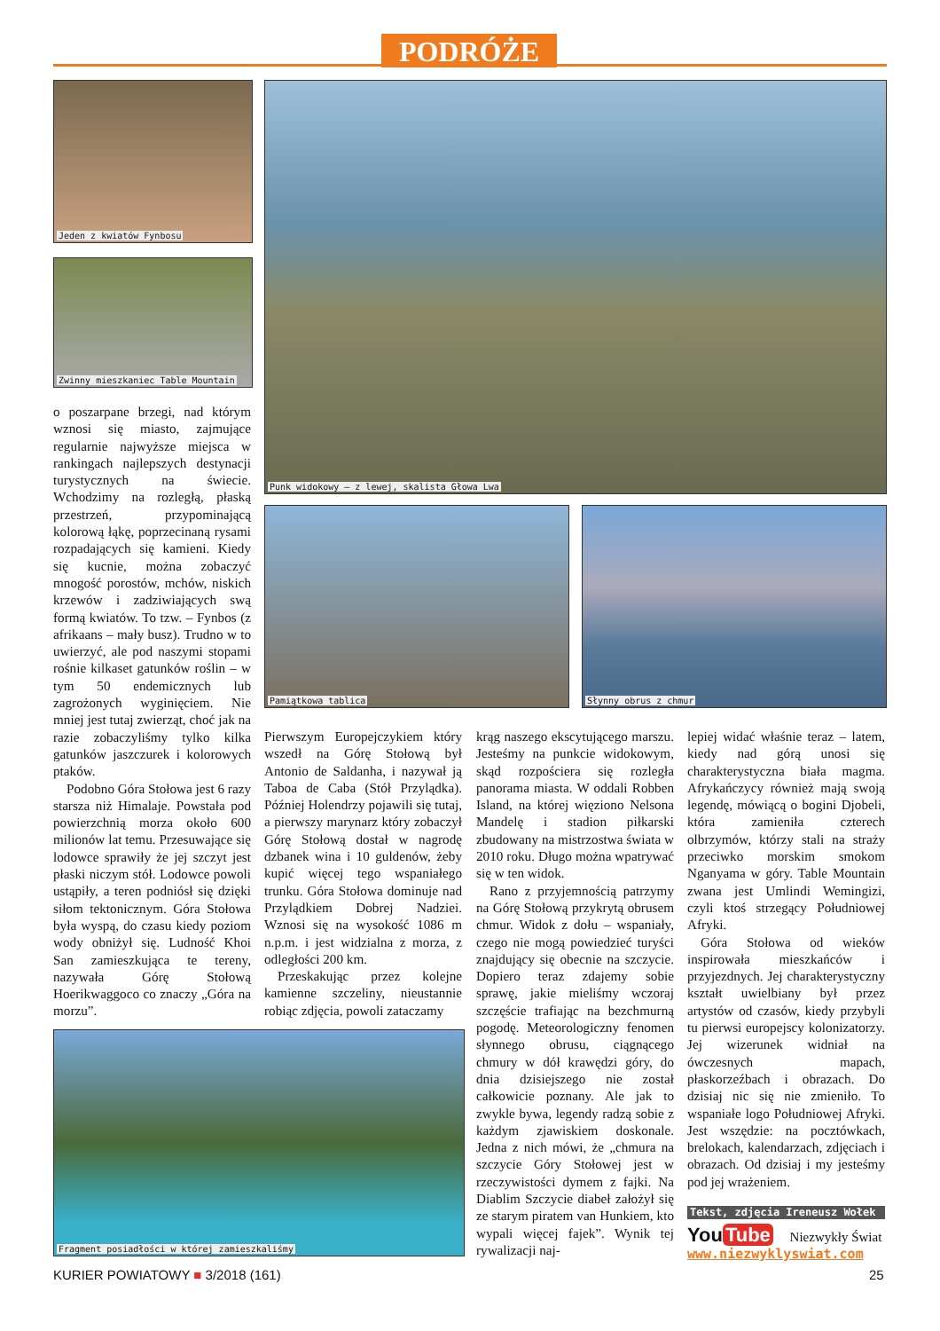PODRÓŻE
Jeden z kwiatów Fynbosu
Zwinny mieszkaniec Table Mountain
Punk widokowy – z lewej, skalista Głowa Lwa
Pamiątkowa tablica Słynny obrus z chmur
Fragment posiadłości w której zamieszkaliśmy
o poszarpane brzegi, nad którym wznosi się miasto, zajmujące regularnie najwyższe miejsca w rankingach najlepszych destynacji turystycznych na świecie. Wchodzimy na rozległą, płaską przestrzeń, przypominającą kolorową łąkę, poprzecinaną rysami rozpadających się kamieni. Kiedy się kucnie, można zobaczyć mnogość porostów, mchów, niskich krzewów i zadziwiających swą formą kwiatów. To tzw. – Fynbos (z afrikaans – mały busz). Trudno w to uwierzyć, ale pod naszymi stopami rośnie kilkaset gatunków roślin – w tym 50 endemicznych lub zagrożonych wyginięciem. Nie mniej jest tutaj zwierząt, choć jak na razie zobaczyliśmy tylko kilka gatunków jaszczurek i kolorowych ptaków.
Podobno Góra Stołowa jest 6 razy starsza niż Himalaje. Powstała pod powierzchnią morza około 600 milionów lat temu. Przesuwające się lodowce sprawiły że jej szczyt jest płaski niczym stół. Lodowce powoli ustąpiły, a teren podniósł się dzięki siłom tektonicznym. Góra Stołowa była wyspą, do czasu kiedy poziom wody obniżył się. Ludność Khoi San zamieszkująca te tereny, nazywała Górę Stołową Hoerikwaggoco co znaczy „Góra na morzu”.
Pierwszym Europejczykiem który wszedł na Górę Stołową był Antonio de Saldanha, i nazywał ją Taboa de Caba (Stół Przylądka). Później Holendrzy pojawili się tutaj, a pierwszy marynarz który zobaczył Górę Stołową dostał w nagrodę dzbanek wina i 10 guldenów, żeby kupić więcej tego wspaniałego trunku. Góra Stołowa dominuje nad Przylądkiem Dobrej Nadziei. Wznosi się na wysokość 1086 m n.p.m. i jest widzialna z morza, z odległości 200 km.
Przeskakując przez kolejne kamienne szczeliny, nieustannie robiąc zdjęcia, powoli zataczamy
krąg naszego ekscytującego marszu. Jesteśmy na punkcie widokowym, skąd rozpościera się rozległa panorama miasta. W oddali Robben Island, na której więziono Nelsona Mandelę i stadion piłkarski zbudowany na mistrzostwa świata w 2010 roku. Długo można wpatrywać się w ten widok.
Rano z przyjemnością patrzymy na Górę Stołową przykrytą obrusem chmur. Widok z dołu – wspaniały, czego nie mogą powiedzieć turyści znajdujący się obecnie na szczycie. Dopiero teraz zdajemy sobie sprawę, jakie mieliśmy wczoraj szczęście trafiając na bezchmurną pogodę. Meteorologiczny fenomen słynnego obrusu, ciągnącego chmury w dół krawędzi góry, do dnia dzisiejszego nie został całkowicie poznany. Ale jak to zwykle bywa, legendy radzą sobie z każdym zjawiskiem doskonale. Jedna z nich mówi, że „chmura na szczycie Góry Stołowej jest w rzeczywistości dymem z fajki. Na Diablim Szczycie diabeł założył się ze starym piratem van Hunkiem, kto wypali więcej fajek”. Wynik tej rywalizacji naj-
lepiej widać właśnie teraz – latem, kiedy nad górą unosi się charakterystyczna biała magma. Afrykańczycy również mają swoją legendę, mówiącą o bogini Djobeli, która zamieniła czterech olbrzymów, którzy stali na straży przeciwko morskim smokom Nganyama w góry. Table Mountain zwana jest Umlindi Wemingizi, czyli ktoś strzegący Południowej Afryki.
Góra Stołowa od wieków inspirowała mieszkańców i przyjezdnych. Jej charakterystyczny kształt uwielbiany był przez artystów od czasów, kiedy przybyli tu pierwsi europejscy kolonizatorzy. Jej wizerunek widniał na ówczesnych mapach, płaskorzeźbach i obrazach. Do dzisiaj nic się nie zmieniło. To wspaniałe logo Południowej Afryki. Jest wszędzie: na pocztówkach, brelokach, kalendarzach, zdjęciach i obrazach. Od dzisiaj i my jesteśmy pod jej wrażeniem.
Tekst, zdjęcia Ireneusz Wołek
You Tube Niezwykły Świat
www.niezwyklyswiat.com
KURIER POWIATOWY ■ 3/2018 (161)
25